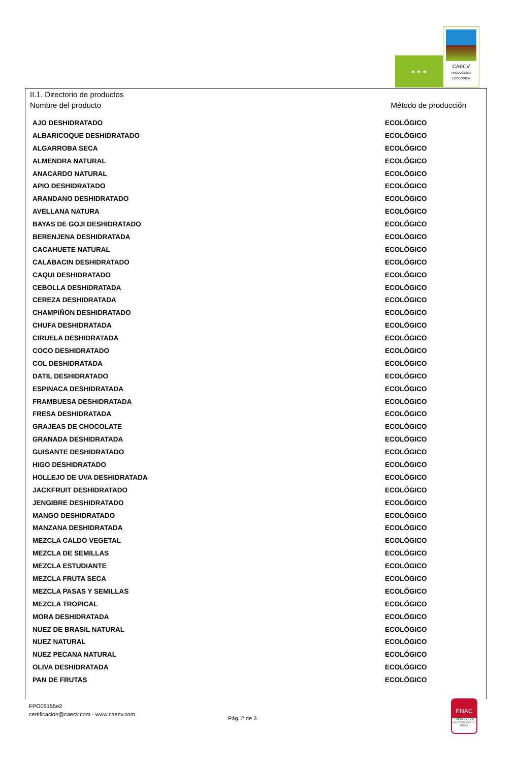★ ★ ★
CAECV
PRODUCCIÓN ECOLÓGICA
II.1. Directorio de productos
Nombre del producto Método de producción
| AJO DESHIDRATADO | ECOLÓGICO |
| ALBARICOQUE DESHIDRATADO | ECOLÓGICO |
| ALGARROBA SECA | ECOLÓGICO |
| ALMENDRA NATURAL | ECOLÓGICO |
| ANACARDO NATURAL | ECOLÓGICO |
| APIO DESHIDRATADO | ECOLÓGICO |
| ARANDANO DESHIDRATADO | ECOLÓGICO |
| AVELLANA NATURA | ECOLÓGICO |
| BAYAS DE GOJI DESHIDRATADO | ECOLÓGICO |
| BERENJENA DESHIDRATADA | ECOLÓGICO |
| CACAHUETE NATURAL | ECOLÓGICO |
| CALABACIN DESHIDRATADO | ECOLÓGICO |
| CAQUI DESHIDRATADO | ECOLÓGICO |
| CEBOLLA DESHIDRATADA | ECOLÓGICO |
| CEREZA DESHIDRATADA | ECOLÓGICO |
| CHAMPIÑON DESHIDRATADO | ECOLÓGICO |
| CHUFA DESHIDRATADA | ECOLÓGICO |
| CIRUELA DESHIDRATADA | ECOLÓGICO |
| COCO DESHIDRATADO | ECOLÓGICO |
| COL DESHIDRATADA | ECOLÓGICO |
| DATIL DESHIDRATADO | ECOLÓGICO |
| ESPINACA DESHIDRATADA | ECOLÓGICO |
| FRAMBUESA DESHIDRATADA | ECOLÓGICO |
| FRESA DESHIDRATADA | ECOLÓGICO |
| GRAJEAS DE CHOCOLATE | ECOLÓGICO |
| GRANADA DESHIDRATADA | ECOLÓGICO |
| GUISANTE DESHIDRATADO | ECOLÓGICO |
| HIGO DESHIDRATADO | ECOLÓGICO |
| HOLLEJO DE UVA DESHIDRATADA | ECOLÓGICO |
| JACKFRUIT DESHIDRATADO | ECOLÓGICO |
| JENGIBRE DESHIDRATADO | ECOLÓGICO |
| MANGO DESHIDRATADO | ECOLÓGICO |
| MANZANA DESHIDRATADA | ECOLÓGICO |
| MEZCLA CALDO VEGETAL | ECOLÓGICO |
| MEZCLA DE SEMILLAS | ECOLÓGICO |
| MEZCLA ESTUDIANTE | ECOLÓGICO |
| MEZCLA FRUTA SECA | ECOLÓGICO |
| MEZCLA PASAS Y SEMILLAS | ECOLÓGICO |
| MEZCLA TROPICAL | ECOLÓGICO |
| MORA DESHIDRATADA | ECOLÓGICO |
| NUEZ DE BRASIL NATURAL | ECOLÓGICO |
| NUEZ NATURAL | ECOLÓGICO |
| NUEZ PECANA NATURAL | ECOLÓGICO |
| OLIVA DESHIDRATADA | ECOLÓGICO |
| PAN DE FRUTAS | ECOLÓGICO |
FPO05155e2
certificacion@caecv.com - www.caecv.com
Pág. 2 de 3
ENAC
CERTIFICACIÓN ISO 17065 Nº97 / C-PR135